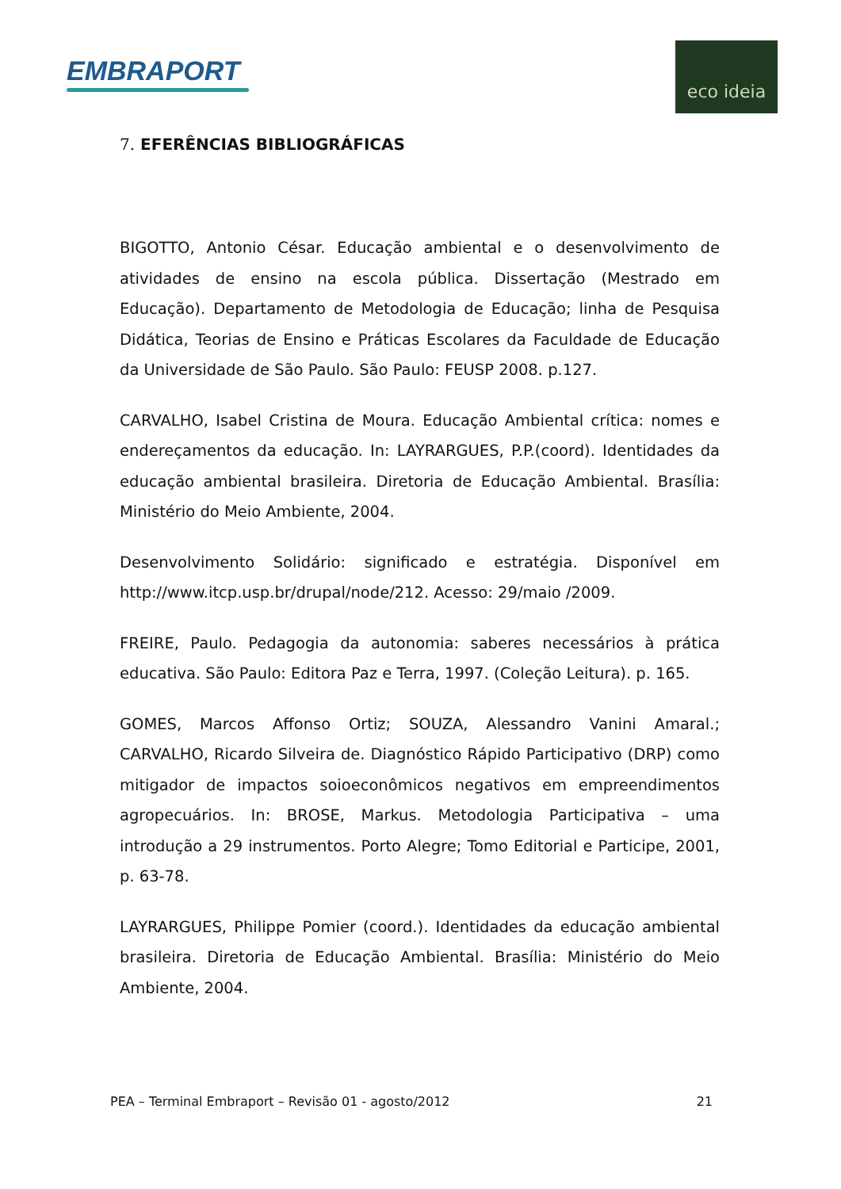EMBRAPORT
eco ideia
7. EFERÊNCIAS BIBLIOGRÁFICAS
BIGOTTO, Antonio César. Educação ambiental e o desenvolvimento de atividades de ensino na escola pública. Dissertação (Mestrado em Educação). Departamento de Metodologia de Educação; linha de Pesquisa Didática, Teorias de Ensino e Práticas Escolares da Faculdade de Educação da Universidade de São Paulo. São Paulo: FEUSP 2008. p.127.
CARVALHO, Isabel Cristina de Moura. Educação Ambiental crítica: nomes e endereçamentos da educação. In: LAYRARGUES, P.P.(coord). Identidades da educação ambiental brasileira. Diretoria de Educação Ambiental. Brasília: Ministério do Meio Ambiente, 2004.
Desenvolvimento Solidário: significado e estratégia. Disponível em http://www.itcp.usp.br/drupal/node/212. Acesso: 29/maio /2009.
FREIRE, Paulo. Pedagogia da autonomia: saberes necessários à prática educativa. São Paulo: Editora Paz e Terra, 1997. (Coleção Leitura). p. 165.
GOMES, Marcos Affonso Ortiz; SOUZA, Alessandro Vanini Amaral.; CARVALHO, Ricardo Silveira de. Diagnóstico Rápido Participativo (DRP) como mitigador de impactos soioeconômicos negativos em empreendimentos agropecuários. In: BROSE, Markus. Metodologia Participativa – uma introdução a 29 instrumentos. Porto Alegre; Tomo Editorial e Participe, 2001, p. 63-78.
LAYRARGUES, Philippe Pomier (coord.). Identidades da educação ambiental brasileira. Diretoria de Educação Ambiental. Brasília: Ministério do Meio Ambiente, 2004.
PEA – Terminal Embraport – Revisão 01 - agosto/2012 21